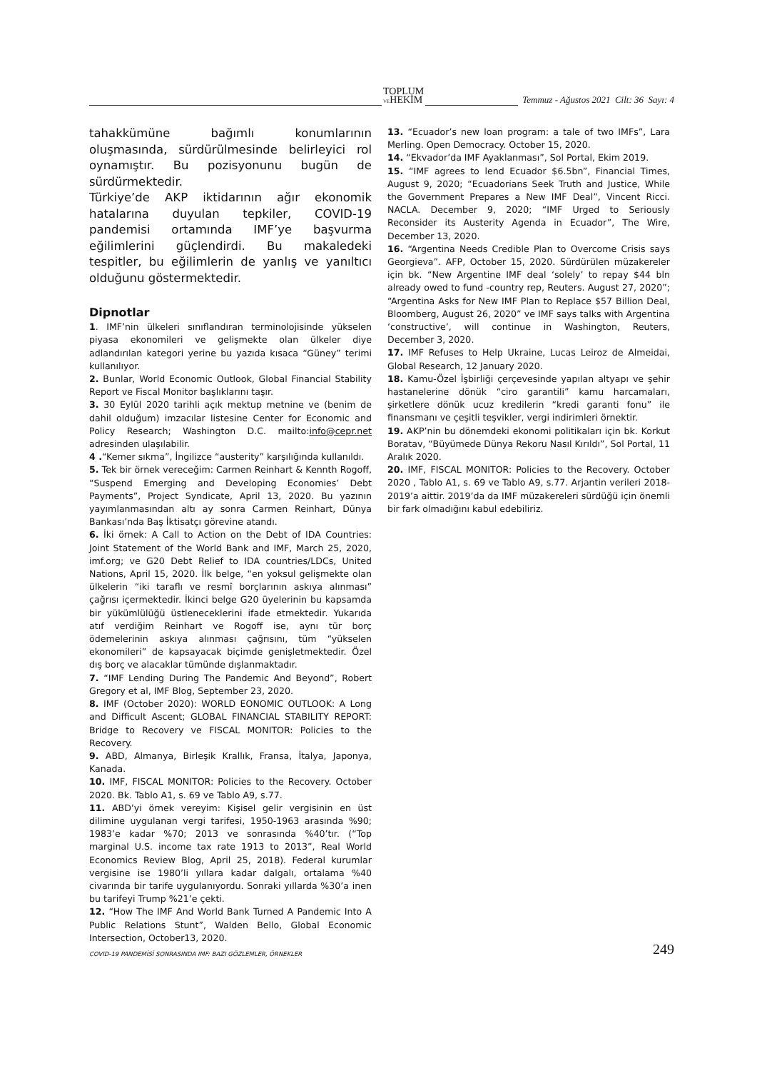TOPLUM
VEHEKİM
Temmuz - Ağustos 2021 Cilt: 36 Sayı: 4
tahakkümüne bağımlı konumlarının oluşmasında, sürdürülmesinde belirleyici rol oynamıştır. Bu pozisyonunu bugün de sürdürmektedir.
Türkiye’de AKP iktidarının ağır ekonomik hatalarına duyulan tepkiler, COVID-19 pandemisi ortamında IMF’ye başvurma eğilimlerini güçlendirdi. Bu makaledeki tespitler, bu eğilimlerin de yanlış ve yanıltıcı olduğunu göstermektedir.
Dipnotlar
1. IMF’nin ülkeleri sınıflandıran terminolojisinde yükselen piyasa ekonomileri ve gelişmekte olan ülkeler diye adlandırılan kategori yerine bu yazıda kısaca “Güney” terimi kullanılıyor.
2. Bunlar, World Economic Outlook, Global Financial Stability Report ve Fiscal Monitor başlıklarını taşır.
3. 30 Eylül 2020 tarihli açık mektup metnine ve (benim de dahil olduğum) imzacılar listesine Center for Economic and Policy Research; Washington D.C. mailto:info@cepr.net adresinden ulaşılabilir.
4 .“Kemer sıkma”, İngilizce “austerity” karşılığında kullanıldı.
5. Tek bir örnek vereceğim: Carmen Reinhart & Kennth Rogoff, “Suspend Emerging and Developing Economies’ Debt Payments”, Project Syndicate, April 13, 2020. Bu yazının yayımlanmasından altı ay sonra Carmen Reinhart, Dünya Bankası’nda Baş İktisatçı görevine atandı.
6. İki örnek: A Call to Action on the Debt of IDA Countries: Joint Statement of the World Bank and IMF, March 25, 2020, imf.org; ve G20 Debt Relief to IDA countries/LDCs, United Nations, April 15, 2020. İlk belge, “en yoksul gelişmekte olan ülkelerin “iki taraflı ve resmî borçlarının askıya alınması” çağrısı içermektedir. İkinci belge G20 üyelerinin bu kapsamda bir yükümlülüğü üstleneceklerini ifade etmektedir. Yukarıda atıf verdiğim Reinhart ve Rogoff ise, aynı tür borç ödemelerinin askıya alınması çağrısını, tüm “yükselen ekonomileri” de kapsayacak biçimde genişletmektedir. Özel dış borç ve alacaklar tümünde dışlanmaktadır.
7. “IMF Lending During The Pandemic And Beyond”, Robert Gregory et al, IMF Blog, September 23, 2020.
8. IMF (October 2020): WORLD EONOMIC OUTLOOK: A Long and Difficult Ascent; GLOBAL FINANCIAL STABILITY REPORT: Bridge to Recovery ve FISCAL MONITOR: Policies to the Recovery.
9. ABD, Almanya, Birleşik Krallık, Fransa, İtalya, Japonya, Kanada.
10. IMF, FISCAL MONITOR: Policies to the Recovery. October 2020. Bk. Tablo A1, s. 69 ve Tablo A9, s.77.
11. ABD’yi örnek vereyim: Kişisel gelir vergisinin en üst dilimine uygulanan vergi tarifesi, 1950-1963 arasında %90; 1983’e kadar %70; 2013 ve sonrasında %40’tır. (“Top marginal U.S. income tax rate 1913 to 2013”, Real World Economics Review Blog, April 25, 2018). Federal kurumlar vergisine ise 1980’li yıllara kadar dalgalı, ortalama %40 civarında bir tarife uygulanıyordu. Sonraki yıllarda %30’a inen bu tarifeyi Trump %21’e çekti.
12. “How The IMF And World Bank Turned A Pandemic Into A Public Relations Stunt”, Walden Bello, Global Economic Intersection, October13, 2020.
13. “Ecuador’s new loan program: a tale of two IMFs”, Lara Merling. Open Democracy. October 15, 2020.
14. “Ekvador’da IMF Ayaklanması”, Sol Portal, Ekim 2019.
15. “IMF agrees to lend Ecuador $6.5bn”, Financial Times, August 9, 2020; “Ecuadorians Seek Truth and Justice, While the Government Prepares a New IMF Deal”, Vincent Ricci. NACLA. December 9, 2020; “IMF Urged to Seriously Reconsider its Austerity Agenda in Ecuador”, The Wire, December 13, 2020.
16. “Argentina Needs Credible Plan to Overcome Crisis says Georgieva”. AFP, October 15, 2020. Sürdürülen müzakereler için bk. “New Argentine IMF deal ‘solely’ to repay $44 bln already owed to fund -country rep, Reuters. August 27, 2020”; “Argentina Asks for New IMF Plan to Replace $57 Billion Deal, Bloomberg, August 26, 2020” ve IMF says talks with Argentina ‘constructive’, will continue in Washington, Reuters, December 3, 2020.
17. IMF Refuses to Help Ukraine, Lucas Leiroz de Almeidai, Global Research, 12 January 2020.
18. Kamu-Özel İşbirliği çerçevesinde yapılan altyapı ve şehir hastanelerine dönük “ciro garantili” kamu harcamaları, şirketlere dönük ucuz kredilerin “kredi garanti fonu” ile finansmanı ve çeşitli teşvikler, vergi indirimleri örnektir.
19. AKP’nin bu dönemdeki ekonomi politikaları için bk. Korkut Boratav, “Büyümede Dünya Rekoru Nasıl Kırıldı”, Sol Portal, 11 Aralık 2020.
20. IMF, FISCAL MONITOR: Policies to the Recovery. October 2020 , Tablo A1, s. 69 ve Tablo A9, s.77. Arjantin verileri 2018-2019’a aittir. 2019’da da IMF müzakereleri sürdüğü için önemli bir fark olmadığını kabul edebiliriz.
COVID-19 PANDEMİSİ SONRASINDA IMF: BAZI GÖZLEMLER, ÖRNEKLER 249